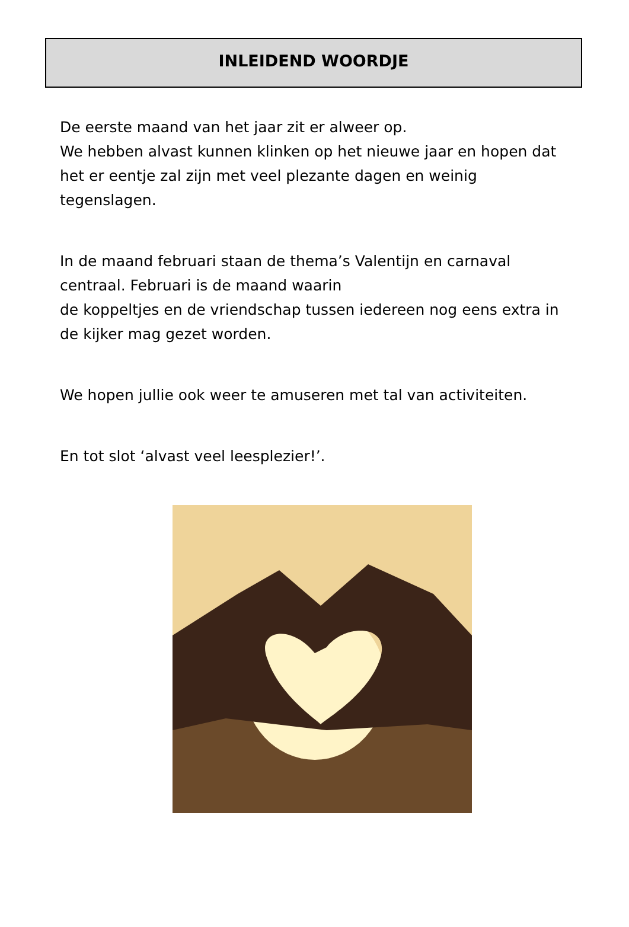INLEIDEND WOORDJE
De eerste maand van het jaar zit er alweer op.
We hebben alvast kunnen klinken op het nieuwe jaar en hopen dat het er eentje zal zijn met veel plezante dagen en weinig tegenslagen.
In de maand februari staan de thema’s Valentijn en carnaval centraal. Februari is de maand waarin
de koppeltjes en de vriendschap tussen iedereen nog eens extra in de kijker mag gezet worden.
We hopen jullie ook weer te amuseren met tal van activiteiten.
En tot slot ‘alvast veel leesplezier!’.